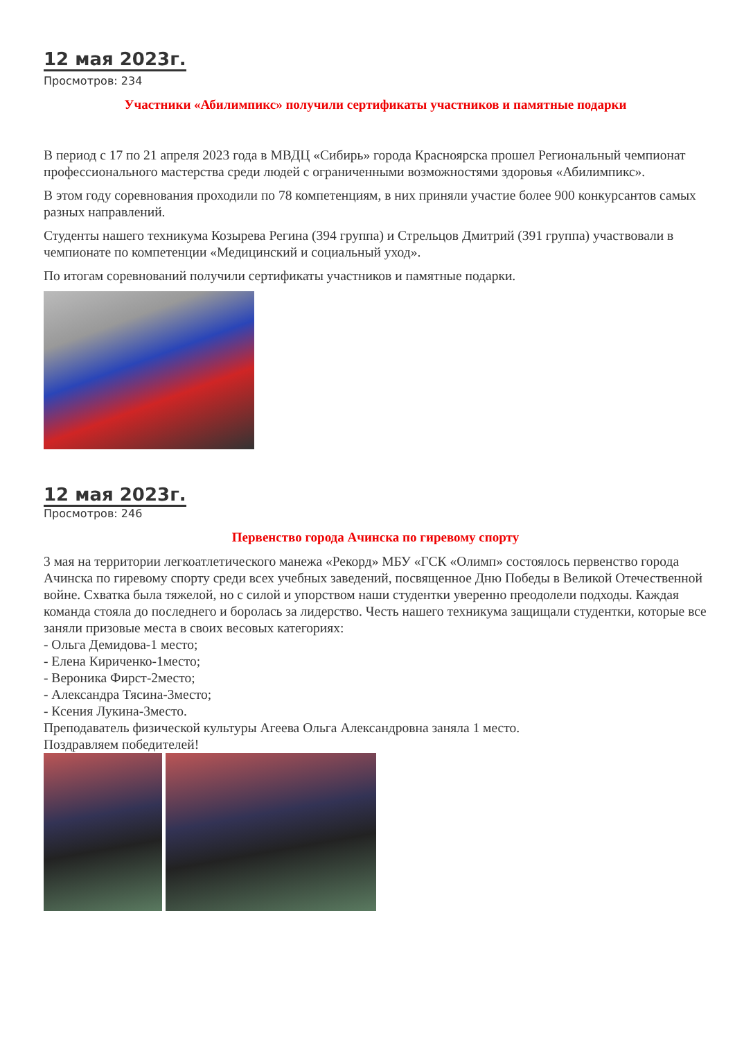12 мая 2023г.
Просмотров: 234
Участники «Абилимпикс» получили сертификаты участников и памятные подарки
В период с 17 по 21 апреля 2023 года в МВДЦ «Сибирь» города Красноярска прошел Региональный чемпионат профессионального мастерства среди людей с ограниченными возможностями здоровья «Абилимпикс».
В этом году соревнования проходили по 78 компетенциям, в них приняли участие более 900 конкурсантов самых разных направлений.
Студенты нашего техникума Козырева Регина (394 группа) и Стрельцов Дмитрий (391 группа) участвовали в чемпионате по компетенции «Медицинский и социальный уход».
По итогам соревнований получили сертификаты участников и памятные подарки.
12 мая 2023г.
Просмотров: 246
Первенство города Ачинска по гиревому спорту
3 мая на территории легкоатлетического манежа «Рекорд» МБУ «ГСК «Олимп» состоялось первенство города Ачинска по гиревому спорту среди всех учебных заведений, посвященное Дню Победы в Великой Отечественной войне. Схватка была тяжелой, но с силой и упорством наши студентки уверенно преодолели подходы. Каждая команда стояла до последнего и боролась за лидерство. Честь нашего техникума защищали студентки, которые все заняли призовые места в своих весовых категориях:
- Ольга Демидова-1 место;
- Елена Кириченко-1место;
- Вероника Фирст-2место;
- Александра Тясина-3место;
- Ксения Лукина-3место.
Преподаватель физической культуры Агеева Ольга Александровна заняла 1 место.
Поздравляем победителей!